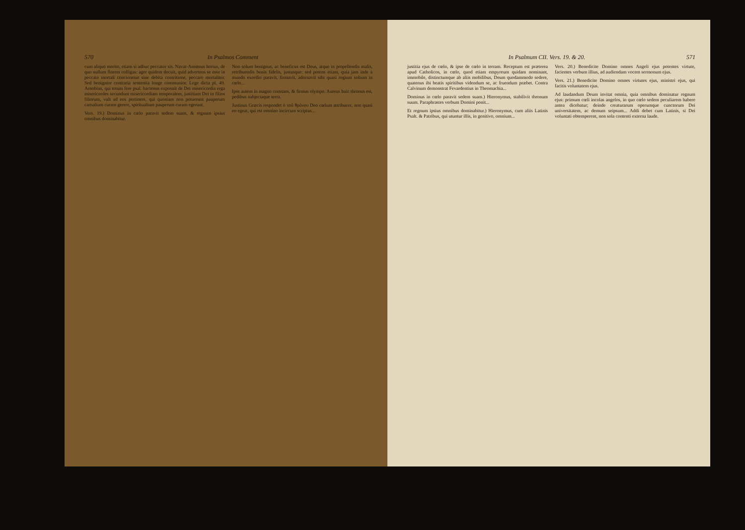570 In Psalmos Comment
cum aliquo merito, etiam si adhuc peccator sis. Navat-Amœnus hortus, de quo nullum florem colligas: ager quidem docuit, quid advertens se esse in peccato mortali concionetur sine debita contritione, peccare mortaliter. Sed benignior contraria sententia longe communior. Lege dicta pl. 49. Arnobius, qui totum fere psal. hactenus exposuit de Dei misericordia erga misericordes secundum misericordiam temporalem, justitiam Dei in filios filiorum, vult ad eos pertinere, qui quoniam non potuerunt pauperum carnalium curam gerere, spiritualium pauperum curam egerunt.
Vers. 19.) Dominus in cœlo paravit sedem suam, & regnum ipsius omnibus dominabitur.
Non solum benignus, ac beneficus est Deus, atque in propellendis malis, retribuendis bonis fidelis, justusque: sed potens etiam, quia jam inde a mundo exordio paravit, firmavit, adornavit sibi quasi regium solium in cœlo...
Ipse autem in magno constans, & firmus olympo. Aureus huic thronus est, pedibus subjectaque terra.
Justinus Græcis respondet ὁ τοῦ θρόνου Deo cœlum attribuere, non quasi eo egeat, qui est omnino incircum scriptus...
In Psalmum CII. Vers. 19. & 20. 571
justitia ejus de cœlo, & ipse de cœlo in terram. Receptum est præterea apud Catholicos, in cœlo, quod etiam empyreum quidam nominant, immobile, distinctumque ab aliis mobilibus, Deum quodammodo sedere, quatenus ibi beatis spiritibus videndum se, ac fruendum præbet. Contra Calvinum demonstrat Fevardentius in Theomachia...
Dominus in cœlo paravit sedem suam.) Hieronymus, stabilivit thronum suum. Paraphrastes verbum Domini ponit...
Et regnum ipsius omnibus dominabitur.) Hieronymus, cum aliis Latinis Psalt. & Patribus, qui utuntur illis, in genitivo, omnium...
Vers. 20.) Benedicite Domino omnes Angeli ejus potentes virtute, facientes verbum illius, ad audiendam vocem sermonum ejus.
Vers. 21.) Benedicite Domino omnes virtutes ejus, ministri ejus, qui facitis voluntatem ejus.
Ad laudandum Deum invitat omnia, quia omnibus dominatur regnum ejus: primum cœli incolas angelos, in quo cœlo sedem peculiarem habere antea dicebatur; deinde creaturarum operumque cunctorum Dei universitatem, ac demum seipsum... Addi debet cum Latinis, si Dei voluntati obtemperent, non sola contenti externa laude.